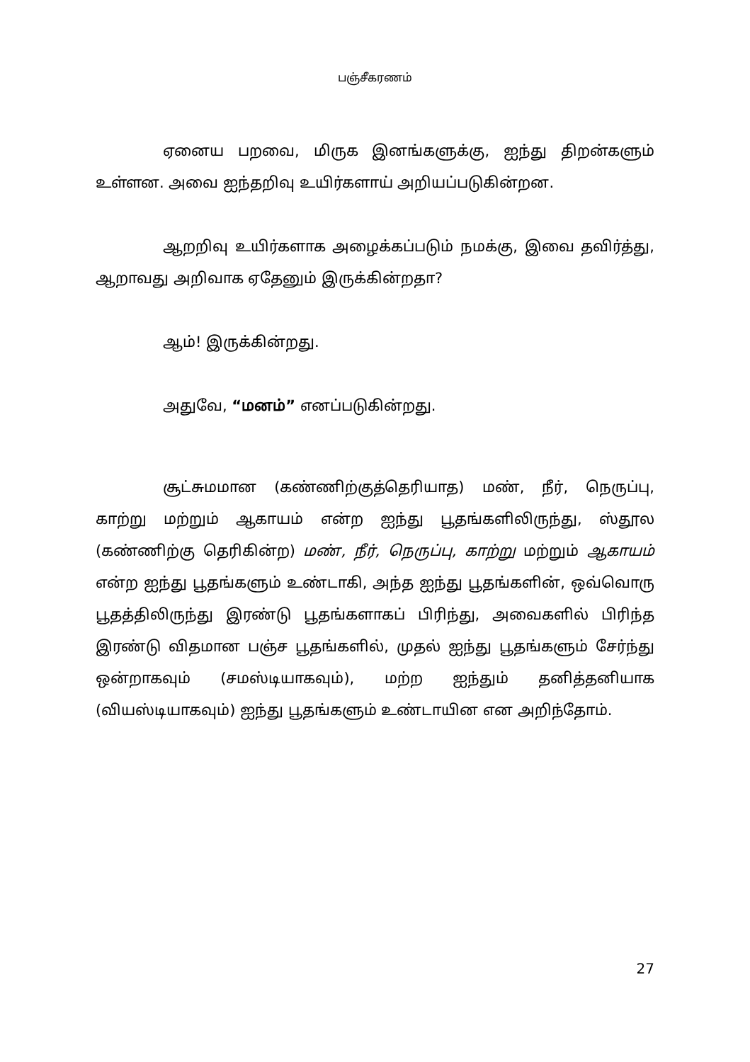பஞ்சீகரணம்
ஏனைய பறவை, மிருக இனங்களுக்கு, ஐந்து திறன்களும் உள்ளன. அவை ஐந்தறிவு உயிர்களாய் அறியப்படுகின்றன.
ஆறறிவு உயிர்களாக அழைக்கப்படும் நமக்கு, இவை தவிர்த்து, ஆறாவது அறிவாக ஏதேனும் இருக்கின்றதா?
ஆம்! இருக்கின்றது.
அதுவே, “மனம்” எனப்படுகின்றது.
சூட்சுமமான (கண்ணிற்குத்தெரியாத) மண், நீர், நெருப்பு, காற்று மற்றும் ஆகாயம் என்ற ஐந்து பூதங்களிலிருந்து, ஸ்தூல (கண்ணிற்கு தெரிகின்ற) மண், நீர், நெருப்பு, காற்று மற்றும் ஆகாயம் என்ற ஐந்து பூதங்களும் உண்டாகி, அந்த ஐந்து பூதங்களின், ஒவ்வொரு பூதத்திலிருந்து இரண்டு பூதங்களாகப் பிரிந்து, அவைகளில் பிரிந்த இரண்டு விதமான பஞ்ச பூதங்களில், முதல் ஐந்து பூதங்களும் சேர்ந்து ஒன்றாகவும் (சமஸ்டியாகவும்), மற்ற ஐந்தும் தனித்தனியாக (வியஸ்டியாகவும்) ஐந்து பூதங்களும் உண்டாயின என அறிந்தோம்.
27